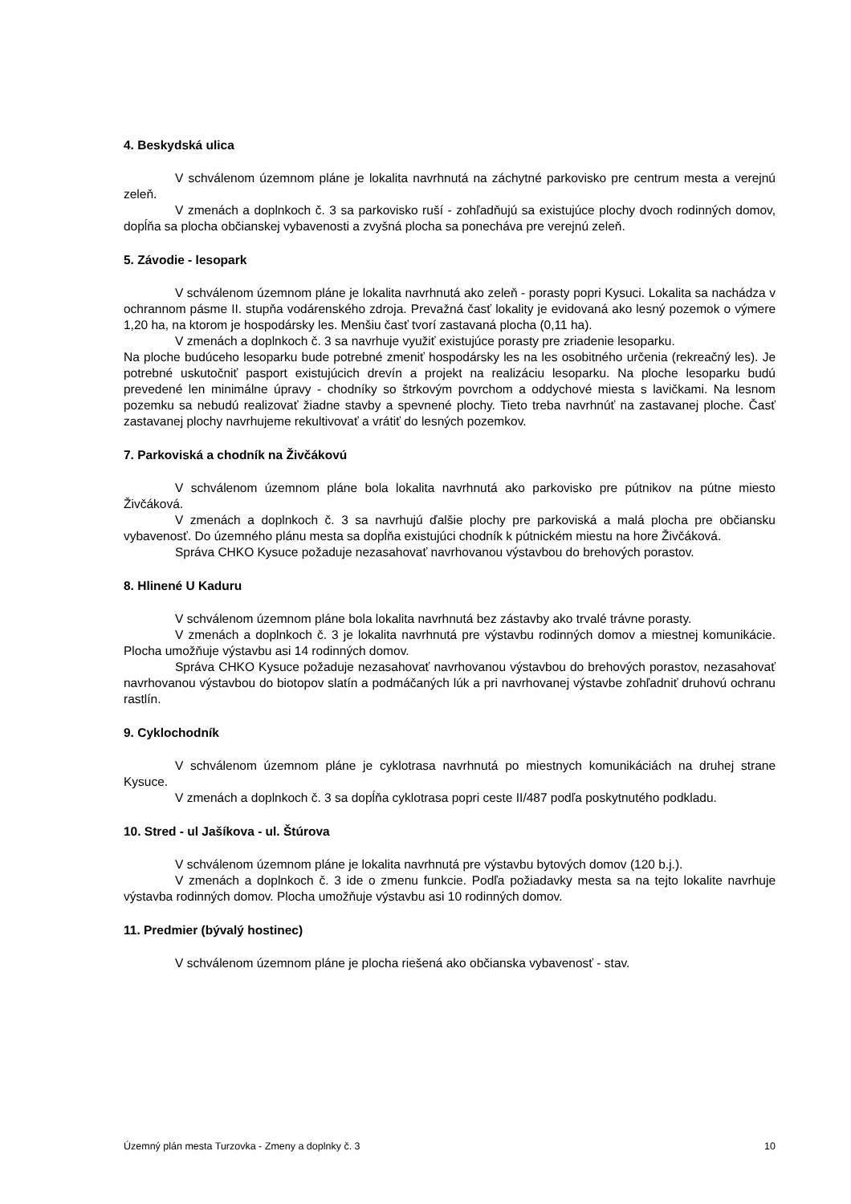4. Beskydská ulica
V schválenom územnom pláne je lokalita navrhnutá na záchytné parkovisko pre centrum mesta a verejnú zeleň.
V zmenách a doplnkoch č. 3 sa parkovisko ruší - zohľadňujú sa existujúce plochy dvoch rodinných domov, dopĺňa sa plocha občianskej vybavenosti a zvyšná plocha sa ponecháva pre verejnú zeleň.
5. Závodie - lesopark
V schválenom územnom pláne je lokalita navrhnutá ako zeleň - porasty popri Kysuci. Lokalita sa nachádza v ochrannom pásme II. stupňa vodárenského zdroja. Prevažná časť lokality je evidovaná ako lesný pozemok o výmere 1,20 ha, na ktorom je hospodársky les. Menšiu časť tvorí zastavaná plocha (0,11 ha).
V zmenách a doplnkoch č. 3 sa navrhuje využiť existujúce porasty pre zriadenie lesoparku.
Na ploche budúceho lesoparku bude potrebné zmeniť hospodársky les na les osobitného určenia (rekreačný les). Je potrebné uskutočniť pasport existujúcich drevín a projekt na realizáciu lesoparku. Na ploche lesoparku budú prevedené len minimálne úpravy - chodníky so štrkovým povrchom a oddychové miesta s lavičkami. Na lesnom pozemku sa nebudú realizovať žiadne stavby a spevnené plochy. Tieto treba navrhnúť na zastavanej ploche. Časť zastavanej plochy navrhujeme rekultivovať a vrátiť do lesných pozemkov.
7. Parkoviská a chodník na Živčákovú
V schválenom územnom pláne bola lokalita navrhnutá ako parkovisko pre pútnikov na pútne miesto Živčáková.
V zmenách a doplnkoch č. 3 sa navrhujú ďalšie plochy pre parkoviská a malá plocha pre občiansku vybavenosť. Do územného plánu mesta sa dopĺňa existujúci chodník k pútnickém miestu na hore Živčáková.
Správa CHKO Kysuce požaduje nezasahovať navrhovanou výstavbou do brehových porastov.
8. Hlinené U Kaduru
V schválenom územnom pláne bola lokalita navrhnutá bez zástavby ako trvalé trávne porasty.
V zmenách a doplnkoch č. 3 je lokalita navrhnutá pre výstavbu rodinných domov a miestnej komunikácie. Plocha umožňuje výstavbu asi 14 rodinných domov.
Správa CHKO Kysuce požaduje nezasahovať navrhovanou výstavbou do brehových porastov, nezasahovať navrhovanou výstavbou do biotopov slatín a podmáčaných lúk a pri navrhovanej výstavbe zohľadniť druhovú ochranu rastlín.
9. Cyklochodník
V schválenom územnom pláne je cyklotrasa navrhnutá po miestnych komunikáciách na druhej strane Kysuce.
V zmenách a doplnkoch č. 3 sa dopĺňa cyklotrasa popri ceste II/487 podľa poskytnutého podkladu.
10. Stred - ul Jašíkova - ul. Štúrova
V schválenom územnom pláne je lokalita navrhnutá pre výstavbu bytových domov (120 b.j.).
V zmenách a doplnkoch č. 3 ide o zmenu funkcie. Podľa požiadavky mesta sa na tejto lokalite navrhuje výstavba rodinných domov. Plocha umožňuje výstavbu asi 10 rodinných domov.
11. Predmier (bývalý hostinec)
V schválenom územnom pláne je plocha riešená ako občianska vybavenosť - stav.
Územný plán mesta Turzovka - Zmeny a doplnky č. 3 10